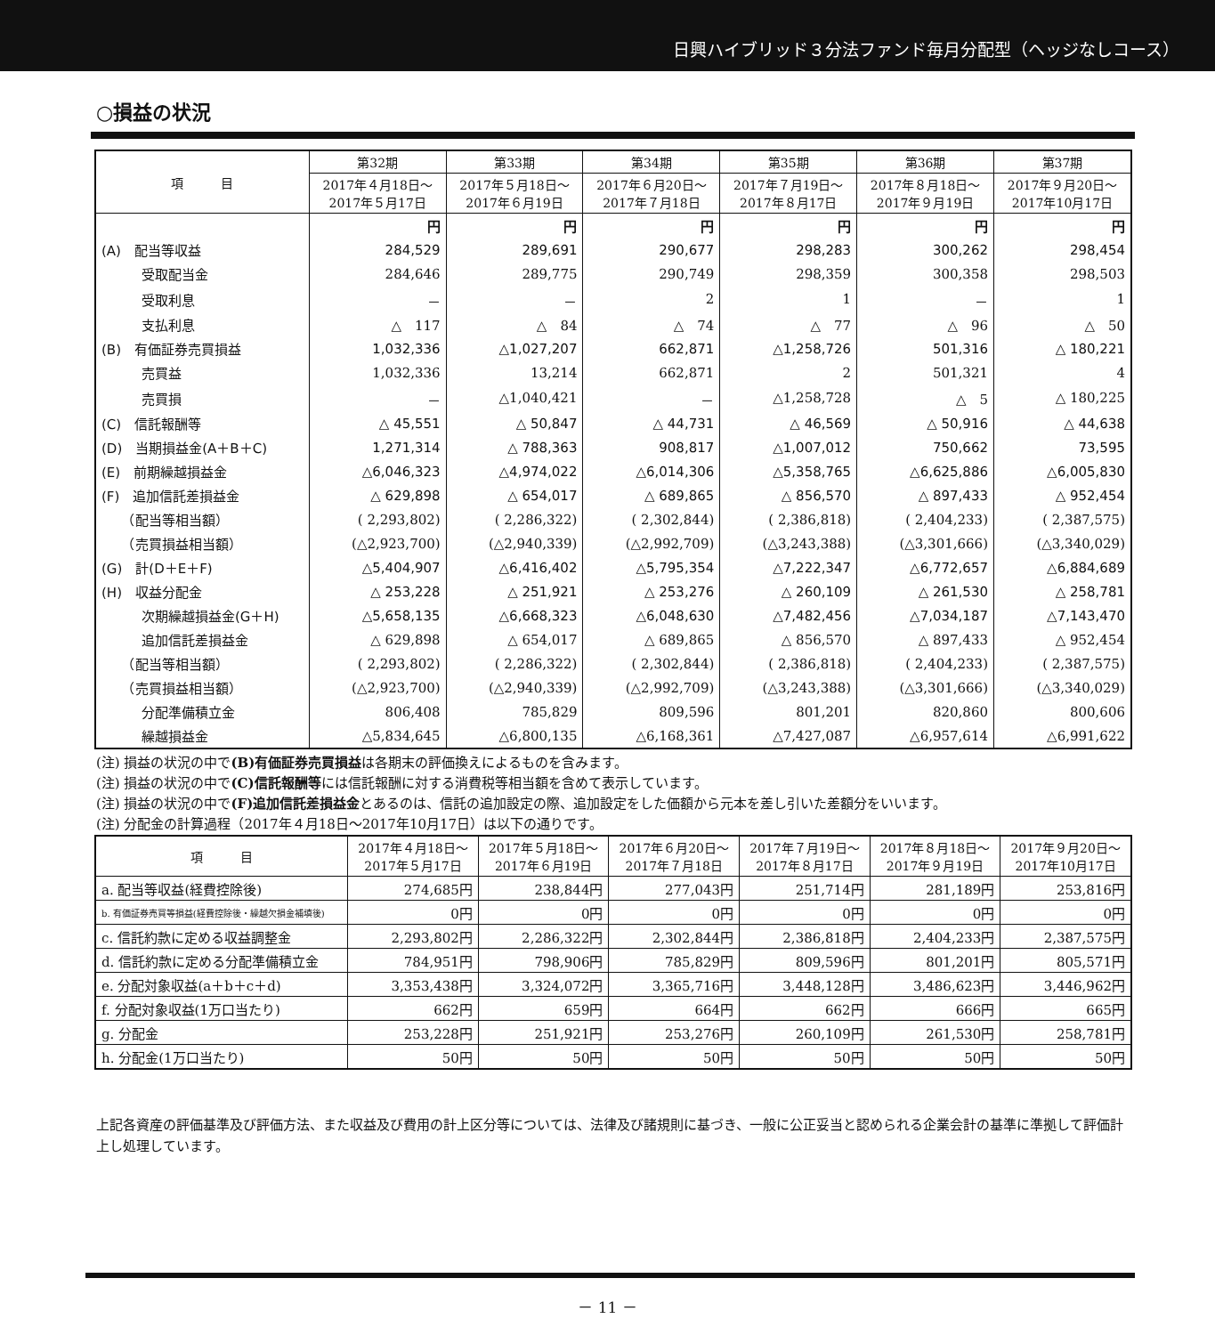日興ハイブリッド３分法ファンド毎月分配型（ヘッジなしコース）
○損益の状況
| 項 目 | 第32期 | 第33期 | 第34期 | 第35期 | 第36期 | 第37期 |
| --- | --- | --- | --- | --- | --- | --- |
| | 2017年４月18日～ 2017年５月17日 | 2017年５月18日～ 2017年６月19日 | 2017年６月20日～ 2017年７月18日 | 2017年７月19日～ 2017年８月17日 | 2017年８月18日～ 2017年９月19日 | 2017年９月20日～ 2017年10月17日 |
| | 円 | 円 | 円 | 円 | 円 | 円 |
| (A) 配当等収益 | 284,529 | 289,691 | 290,677 | 298,283 | 300,262 | 298,454 |
| 受取配当金 | 284,646 | 289,775 | 290,749 | 298,359 | 300,358 | 298,503 |
| 受取利息 | － | － | 2 | 1 | － | 1 |
| 支払利息 | △ 117 | △ 84 | △ 74 | △ 77 | △ 96 | △ 50 |
| (B) 有価証券売買損益 | 1,032,336 | △1,027,207 | 662,871 | △1,258,726 | 501,316 | △ 180,221 |
| 売買益 | 1,032,336 | 13,214 | 662,871 | 2 | 501,321 | 4 |
| 売買損 | － | △1,040,421 | － | △1,258,728 | △ 5 | △ 180,225 |
| (C) 信託報酬等 | △ 45,551 | △ 50,847 | △ 44,731 | △ 46,569 | △ 50,916 | △ 44,638 |
| (D) 当期損益金(A＋B＋C) | 1,271,314 | △ 788,363 | 908,817 | △1,007,012 | 750,662 | 73,595 |
| (E) 前期繰越損益金 | △6,046,323 | △4,974,022 | △6,014,306 | △5,358,765 | △6,625,886 | △6,005,830 |
| (F) 追加信託差損益金 | △ 629,898 | △ 654,017 | △ 689,865 | △ 856,570 | △ 897,433 | △ 952,454 |
| （配当等相当額） | ( 2,293,802) | ( 2,286,322) | ( 2,302,844) | ( 2,386,818) | ( 2,404,233) | ( 2,387,575) |
| （売買損益相当額） | (△2,923,700) | (△2,940,339) | (△2,992,709) | (△3,243,388) | (△3,301,666) | (△3,340,029) |
| (G) 計(D＋E＋F) | △5,404,907 | △6,416,402 | △5,795,354 | △7,222,347 | △6,772,657 | △6,884,689 |
| (H) 収益分配金 | △ 253,228 | △ 251,921 | △ 253,276 | △ 260,109 | △ 261,530 | △ 258,781 |
| 次期繰越損益金(G＋H) | △5,658,135 | △6,668,323 | △6,048,630 | △7,482,456 | △7,034,187 | △7,143,470 |
| 追加信託差損益金 | △ 629,898 | △ 654,017 | △ 689,865 | △ 856,570 | △ 897,433 | △ 952,454 |
| （配当等相当額） | ( 2,293,802) | ( 2,286,322) | ( 2,302,844) | ( 2,386,818) | ( 2,404,233) | ( 2,387,575) |
| （売買損益相当額） | (△2,923,700) | (△2,940,339) | (△2,992,709) | (△3,243,388) | (△3,301,666) | (△3,340,029) |
| 分配準備積立金 | 806,408 | 785,829 | 809,596 | 801,201 | 820,860 | 800,606 |
| 繰越損益金 | △5,834,645 | △6,800,135 | △6,168,361 | △7,427,087 | △6,957,614 | △6,991,622 |
(注) 損益の状況の中で(B)有価証券売買損益は各期末の評価換えによるものを含みます。
(注) 損益の状況の中で(C)信託報酬等には信託報酬に対する消費税等相当額を含めて表示しています。
(注) 損益の状況の中で(F)追加信託差損益金とあるのは、信託の追加設定の際、追加設定をした価額から元本を差し引いた差額分をいいます。
(注) 分配金の計算過程（2017年４月18日～2017年10月17日）は以下の通りです。
| 項 目 | 2017年４月18日～ 2017年５月17日 | 2017年５月18日～ 2017年６月19日 | 2017年６月20日～ 2017年７月18日 | 2017年７月19日～ 2017年８月17日 | 2017年８月18日～ 2017年９月19日 | 2017年９月20日～ 2017年10月17日 |
| --- | --- | --- | --- | --- | --- | --- |
| a. 配当等収益(経費控除後) | 274,685円 | 238,844円 | 277,043円 | 251,714円 | 281,189円 | 253,816円 |
| b. 有価証券売買等損益(経費控除後・繰越欠損金補填後) | 0円 | 0円 | 0円 | 0円 | 0円 | 0円 |
| c. 信託約款に定める収益調整金 | 2,293,802円 | 2,286,322円 | 2,302,844円 | 2,386,818円 | 2,404,233円 | 2,387,575円 |
| d. 信託約款に定める分配準備積立金 | 784,951円 | 798,906円 | 785,829円 | 809,596円 | 801,201円 | 805,571円 |
| e. 分配対象収益(a＋b＋c＋d) | 3,353,438円 | 3,324,072円 | 3,365,716円 | 3,448,128円 | 3,486,623円 | 3,446,962円 |
| f. 分配対象収益(1万口当たり) | 662円 | 659円 | 664円 | 662円 | 666円 | 665円 |
| g. 分配金 | 253,228円 | 251,921円 | 253,276円 | 260,109円 | 261,530円 | 258,781円 |
| h. 分配金(1万口当たり) | 50円 | 50円 | 50円 | 50円 | 50円 | 50円 |
上記各資産の評価基準及び評価方法、また収益及び費用の計上区分等については、法律及び諸規則に基づき、一般に公正妥当と認められる企業会計の基準に準拠して評価計上し処理しています。
－ 11 －